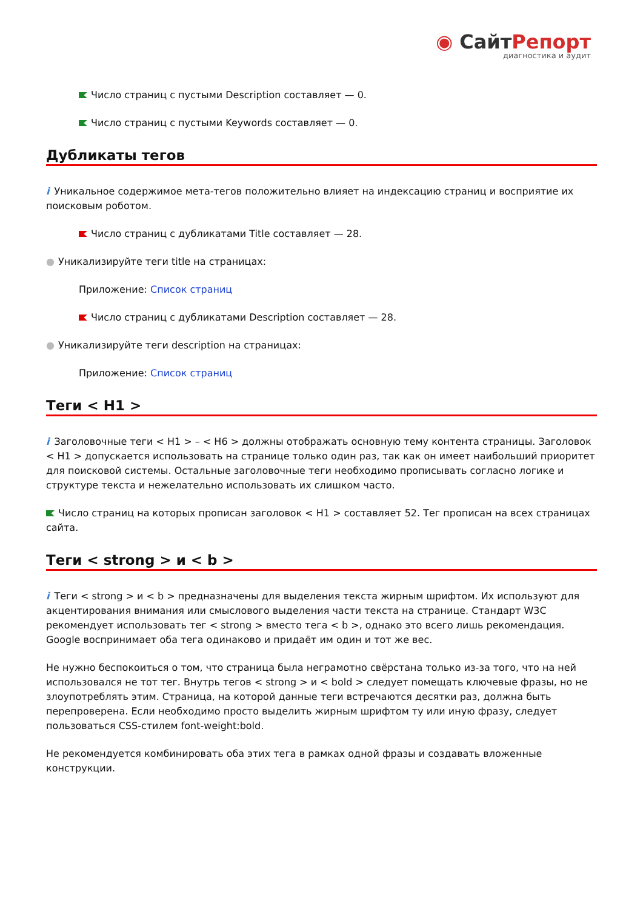◉ СайтРепорт
диагностика и аудит
Число страниц с пустыми Description составляет — 0.
Число страниц с пустыми Keywords составляет — 0.
Дубликаты тегов
i Уникальное содержимое мета-тегов положительно влияет на индексацию страниц и восприятие их поисковым роботом.
Число страниц с дубликатами Title составляет — 28.
● Уникализируйте теги title на страницах:
Приложение: Список страниц
Число страниц с дубликатами Description составляет — 28.
● Уникализируйте теги description на страницах:
Приложение: Список страниц
Теги < H1 >
i Заголовочные теги < H1 > – < H6 > должны отображать основную тему контента страницы. Заголовок < H1 > допускается использовать на странице только один раз, так как он имеет наибольший приоритет для поисковой системы. Остальные заголовочные теги необходимо прописывать согласно логике и структуре текста и нежелательно использовать их слишком часто.
Число страниц на которых прописан заголовок < H1 > составляет 52. Тег прописан на всех страницах сайта.
Теги < strong > и < b >
i Теги < strong > и < b > предназначены для выделения текста жирным шрифтом. Их используют для акцентирования внимания или смыслового выделения части текста на странице. Стандарт W3C рекомендует использовать тег < strong > вместо тега < b >, однако это всего лишь рекомендация. Google воспринимает оба тега одинаково и придаёт им один и тот же вес.
Не нужно беспокоиться о том, что страница была неграмотно свёрстана только из-за того, что на ней использовался не тот тег. Внутрь тегов < strong > и < bold > следует помещать ключевые фразы, но не злоупотреблять этим. Страница, на которой данные теги встречаются десятки раз, должна быть перепроверена. Если необходимо просто выделить жирным шрифтом ту или иную фразу, следует пользоваться CSS-стилем font-weight:bold.
Не рекомендуется комбинировать оба этих тега в рамках одной фразы и создавать вложенные конструкции.